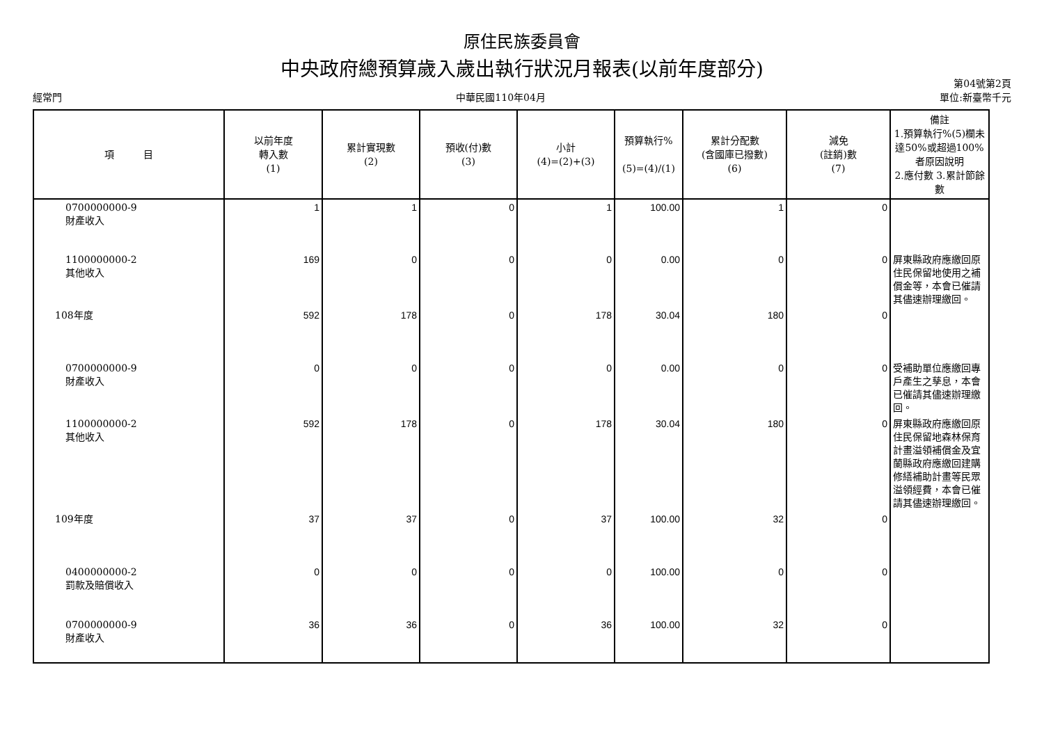原住民族委員會
中央政府總預算歲入歲出執行狀況月報表(以前年度部分)
經常門 中華民國110年04月 第04號第2頁
單位:新臺幣千元
| 項 目 | 以前年度 轉入數 (1) | 累計實現數 (2) | 預收(付)數 (3) | 小計 (4)=(2)+(3) | 預算執行% (5)=(4)/(1) | 累計分配數 (含國庫已撥數) (6) | 減免 (註銷)數 (7) | 備註 1.預算執行%(5)欄未達50%或超過100%者原因說明 2.應付數 3.累計節餘數 |
| --- | --- | --- | --- | --- | --- | --- | --- | --- |
| 0700000000-9 財產收入 | 1 | 1 | 0 | 1 | 100.00 | 1 | 0 | |
| 1100000000-2 其他收入 | 169 | 0 | 0 | 0 | 0.00 | 0 | 0 | 屏東縣政府應繳回原住民保留地使用之補償金等，本會已催請其儘速辦理繳回。 |
| 108年度 | 592 | 178 | 0 | 178 | 30.04 | 180 | 0 | |
| 0700000000-9 財產收入 | 0 | 0 | 0 | 0 | 0.00 | 0 | 0 | 受補助單位應繳回專戶產生之孳息，本會已催請其儘速辦理繳回。 |
| 1100000000-2 其他收入 | 592 | 178 | 0 | 178 | 30.04 | 180 | 0 | 屏東縣政府應繳回原住民保留地森林保育計畫溢領補償金及宜蘭縣政府應繳回建購修繕補助計畫等民眾溢領經費，本會已催請其儘速辦理繳回。 |
| 109年度 | 37 | 37 | 0 | 37 | 100.00 | 32 | 0 | |
| 0400000000-2 罰款及賠償收入 | 0 | 0 | 0 | 0 | 100.00 | 0 | 0 | |
| 0700000000-9 財產收入 | 36 | 36 | 0 | 36 | 100.00 | 32 | 0 | |